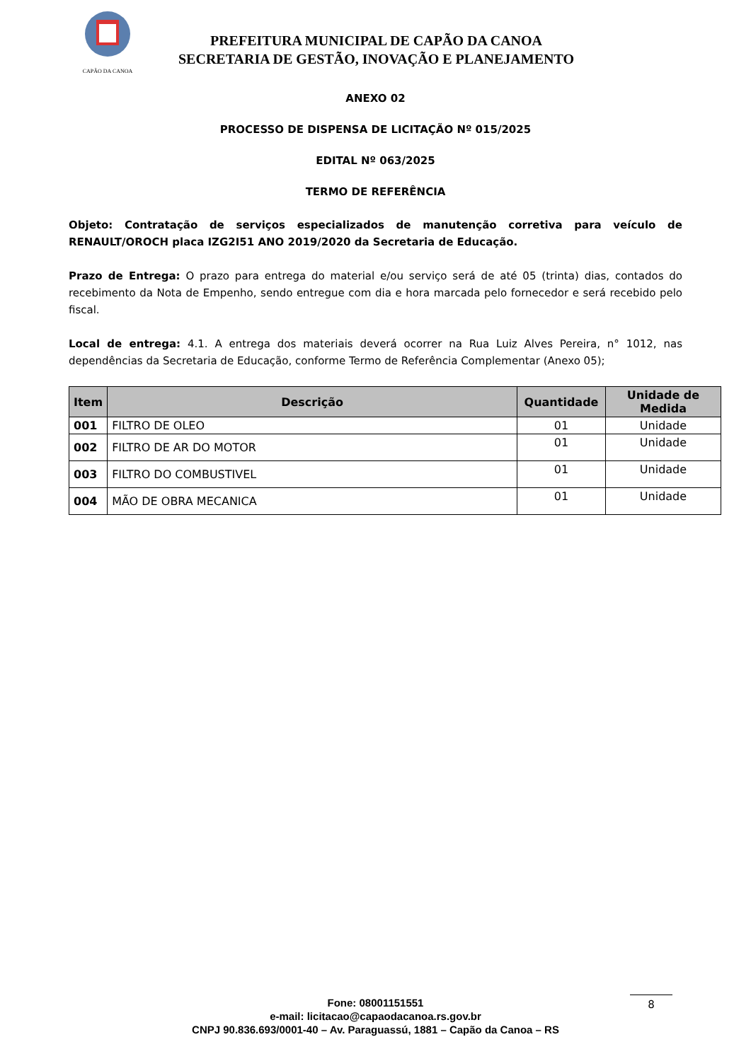CAPÃO DA CANOA
PREFEITURA MUNICIPAL DE CAPÃO DA CANOA
SECRETARIA DE GESTÃO, INOVAÇÃO E PLANEJAMENTO
ANEXO 02
PROCESSO DE DISPENSA DE LICITAÇÃO Nº 015/2025
EDITAL Nº 063/2025
TERMO DE REFERÊNCIA
Objeto: Contratação de serviços especializados de manutenção corretiva para veículo de RENAULT/OROCH placa IZG2I51 ANO 2019/2020 da Secretaria de Educação.
Prazo de Entrega: O prazo para entrega do material e/ou serviço será de até 05 (trinta) dias, contados do recebimento da Nota de Empenho, sendo entregue com dia e hora marcada pelo fornecedor e será recebido pelo fiscal.
Local de entrega: 4.1. A entrega dos materiais deverá ocorrer na Rua Luiz Alves Pereira, n° 1012, nas dependências da Secretaria de Educação, conforme Termo de Referência Complementar (Anexo 05);
| Item | Descrição | Quantidade | Unidade de Medida |
| --- | --- | --- | --- |
| 001 | FILTRO DE OLEO | 01 | Unidade |
| 002 | FILTRO DE AR DO MOTOR | 01 | Unidade |
| 003 | FILTRO DO COMBUSTIVEL | 01 | Unidade |
| 004 | MÃO DE OBRA MECANICA | 01 | Unidade |
Fone: 08001151551
e-mail: licitacao@capaodacanoa.rs.gov.br
CNPJ 90.836.693/0001-40 – Av. Paraguassú, 1881 – Capão da Canoa – RS
8